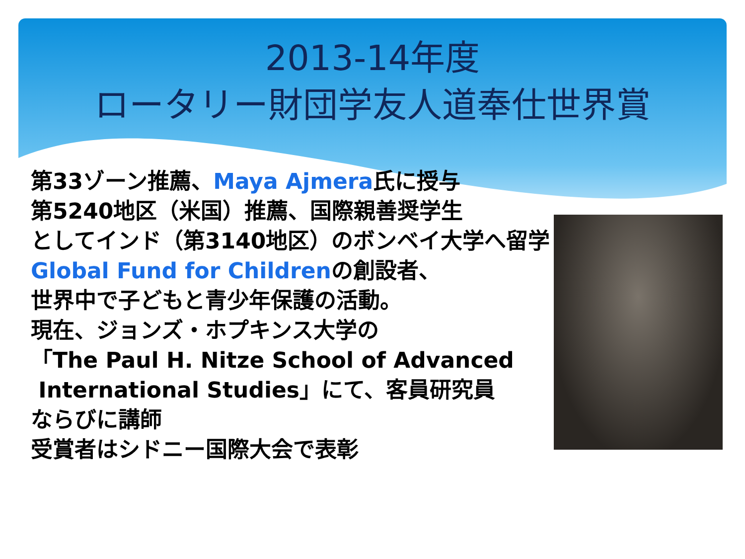2013-14年度
ロータリー財団学友人道奉仕世界賞
第33ゾーン推薦、Maya Ajmera氏に授与
第5240地区（米国）推薦、国際親善奨学生
としてインド（第3140地区）のボンベイ大学へ留学
Global Fund for Childrenの創設者、
世界中で子どもと青少年保護の活動。
現在、ジョンズ・ホプキンス大学の
「The Paul H. Nitze School of Advanced
International Studies」にて、客員研究員
ならびに講師
受賞者はシドニー国際大会で表彰